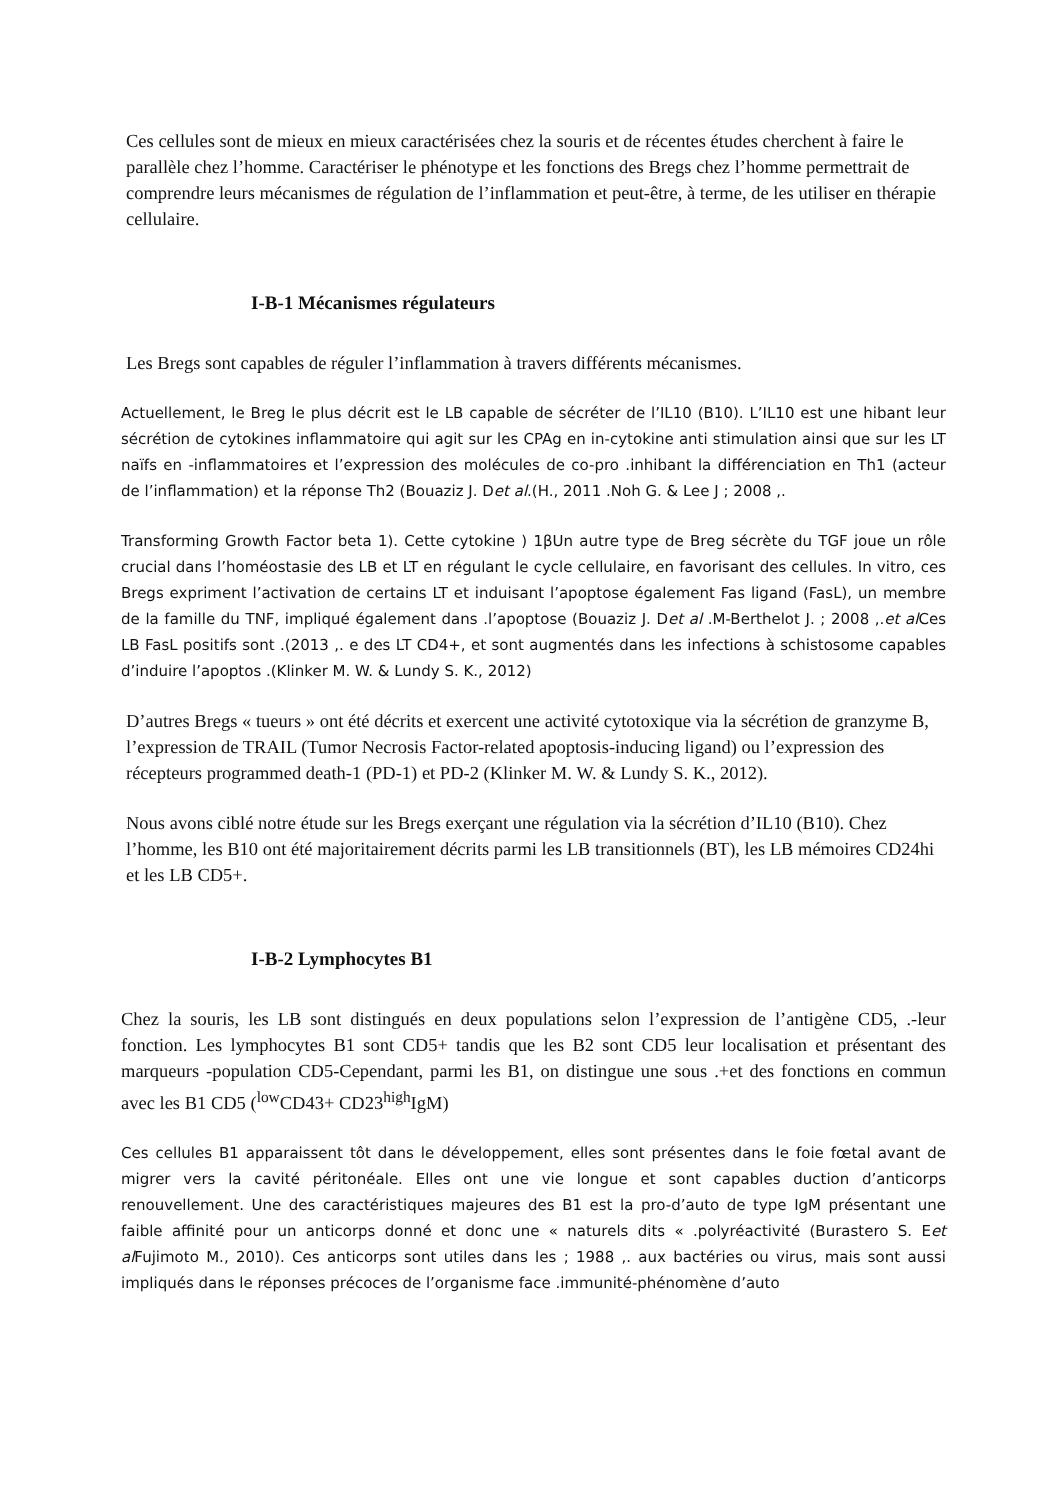Ces cellules sont de mieux en mieux caractérisées chez la souris et de récentes études cherchent à faire le parallèle chez l’homme. Caractériser le phénotype et les fonctions des Bregs chez l’homme permettrait de comprendre leurs mécanismes de régulation de l’inflammation et peut-être, à terme, de les utiliser en thérapie cellulaire.
I-B-1 Mécanismes régulateurs
Les Bregs sont capables de réguler l’inflammation à travers différents mécanismes.
Actuellement, le Breg le plus décrit est le LB capable de sécréter de l’IL10 (B10). L’IL10 est une hibant leur sécrétion de cytokines inflammatoire qui agit sur les CPAg en in-cytokine anti stimulation ainsi que sur les LT naïfs en -inflammatoires et l’expression des molécules de co-pro .inhibant la différenciation en Th1 (acteur de l’inflammation) et la réponse Th2 (Bouaziz J. Det al.(H., 2011 .Noh G. & Lee J ; 2008 ,.
Transforming Growth Factor beta 1). Cette cytokine ) 1βUn autre type de Breg sécrète du TGF joue un rôle crucial dans l’homéostasie des LB et LT en régulant le cycle cellulaire, en favorisant des cellules. In vitro, ces Bregs expriment l’activation de certains LT et induisant l’apoptose également Fas ligand (FasL), un membre de la famille du TNF, impliqué également dans .l’apoptose (Bouaziz J. Det al .M-Berthelot J. ; 2008 ,.et al Ces LB FasL positifs sont .(2013 ,. e des LT CD4+, et sont augmentés dans les infections à schistosome capables d’induire l’apoptos .(Klinker M. W. & Lundy S. K., 2012)
D’autres Bregs « tueurs » ont été décrits et exercent une activité cytotoxique via la sécrétion de granzyme B, l’expression de TRAIL (Tumor Necrosis Factor-related apoptosis-inducing ligand) ou l’expression des récepteurs programmed death-1 (PD-1) et PD-2 (Klinker M. W. & Lundy S. K., 2012).
Nous avons ciblé notre étude sur les Bregs exerçant une régulation via la sécrétion d’IL10 (B10). Chez l’homme, les B10 ont été majoritairement décrits parmi les LB transitionnels (BT), les LB mémoires CD24hi et les LB CD5+.
I-B-2 Lymphocytes B1
Chez la souris, les LB sont distingués en deux populations selon l’expression de l’antigène CD5, .-leur fonction. Les lymphocytes B1 sont CD5+ tandis que les B2 sont CD5 leur localisation et présentant des marqueurs -population CD5-Cependant, parmi les B1, on distingue une sous .+et des fonctions en commun avec les B1 CD5 (<sup>low</sup>CD43+ CD23<sup>high</sup>IgM)
Ces cellules B1 apparaissent tôt dans le développement, elles sont présentes dans le foie fœtal avant de migrer vers la cavité péritonéale. Elles ont une vie longue et sont capables duction d’anticorps renouvellement. Une des caractéristiques majeures des B1 est la pro-d’auto de type IgM présentant une faible affinité pour un anticorps donné et donc une « naturels dits « .polyréactivité (Burastero S. Eet al Fujimoto M., 2010). Ces anticorps sont utiles dans les ; 1988 ,. aux bactéries ou virus, mais sont aussi impliqués dans le réponses précoces de l’organisme face .immunité-phénomène d’auto